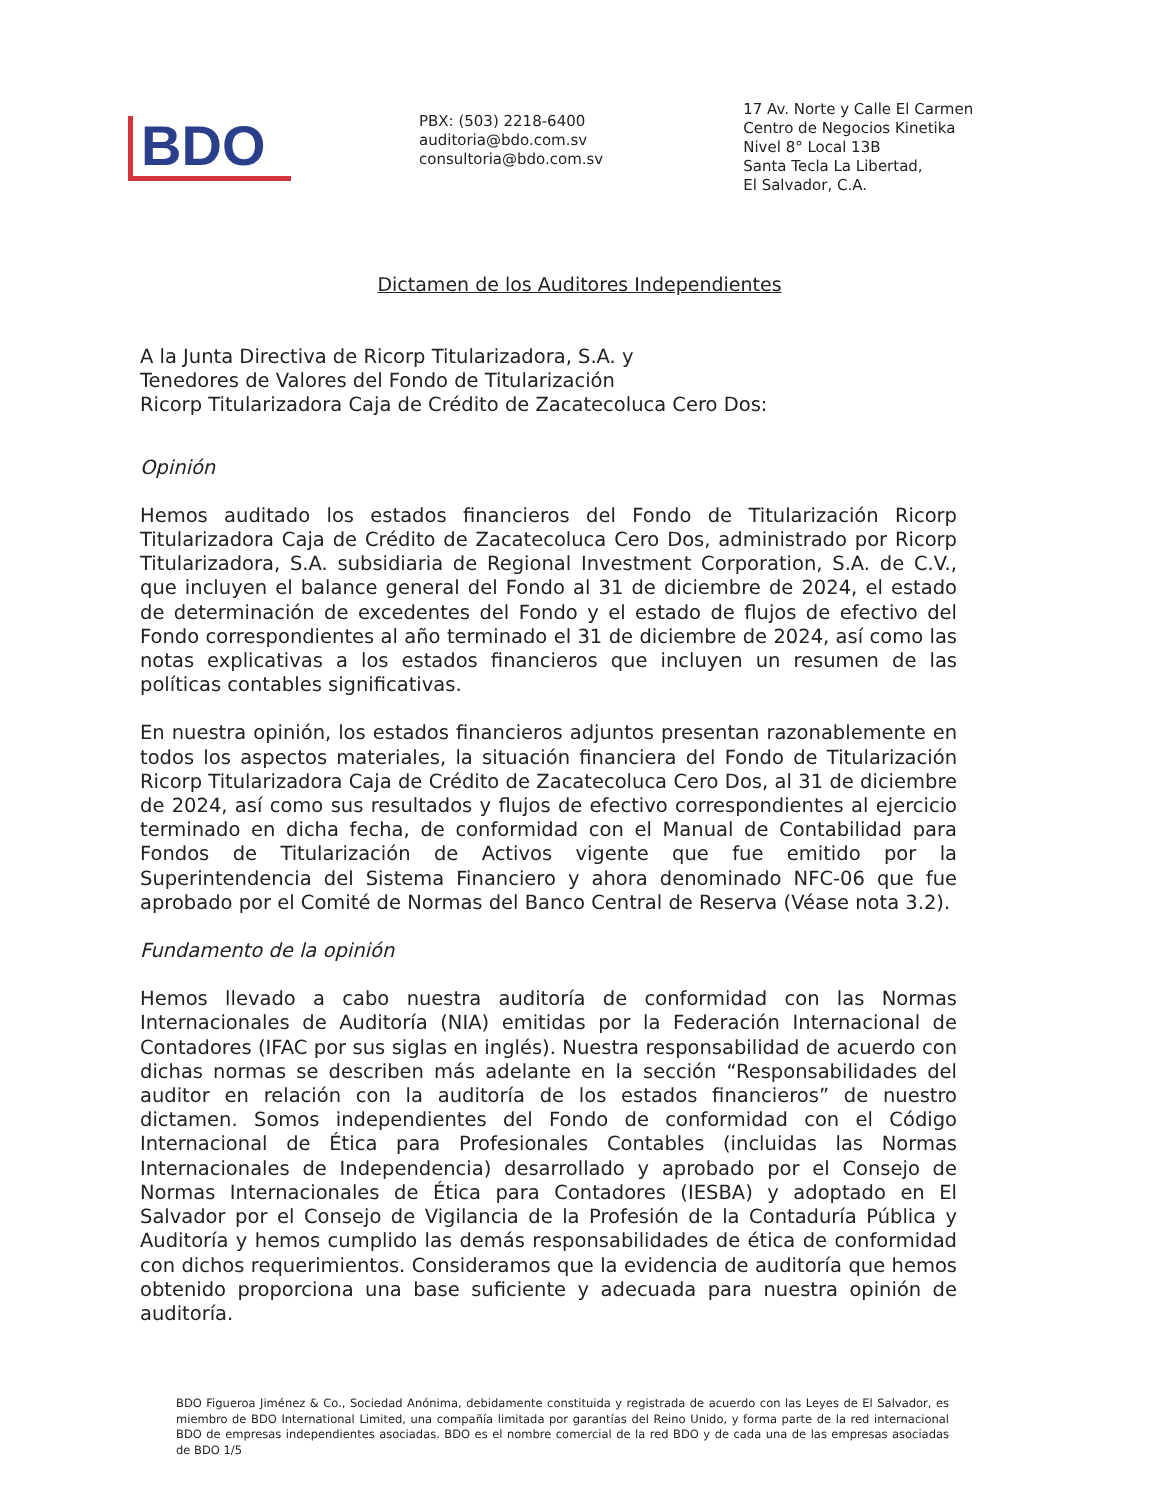BDO
PBX: (503) 2218-6400
auditoria@bdo.com.sv
consultoria@bdo.com.sv
17 Av. Norte y Calle El Carmen
Centro de Negocios Kinetika
Nivel 8° Local 13B
Santa Tecla La Libertad,
El Salvador, C.A.
Dictamen de los Auditores Independientes
A la Junta Directiva de Ricorp Titularizadora, S.A. y
Tenedores de Valores del Fondo de Titularización
Ricorp Titularizadora Caja de Crédito de Zacatecoluca Cero Dos:
Opinión
Hemos auditado los estados financieros del Fondo de Titularización Ricorp Titularizadora Caja de Crédito de Zacatecoluca Cero Dos, administrado por Ricorp Titularizadora, S.A. subsidiaria de Regional Investment Corporation, S.A. de C.V., que incluyen el balance general del Fondo al 31 de diciembre de 2024, el estado de determinación de excedentes del Fondo y el estado de flujos de efectivo del Fondo correspondientes al año terminado el 31 de diciembre de 2024, así como las notas explicativas a los estados financieros que incluyen un resumen de las políticas contables significativas.
En nuestra opinión, los estados financieros adjuntos presentan razonablemente en todos los aspectos materiales, la situación financiera del Fondo de Titularización Ricorp Titularizadora Caja de Crédito de Zacatecoluca Cero Dos, al 31 de diciembre de 2024, así como sus resultados y flujos de efectivo correspondientes al ejercicio terminado en dicha fecha, de conformidad con el Manual de Contabilidad para Fondos de Titularización de Activos vigente que fue emitido por la Superintendencia del Sistema Financiero y ahora denominado NFC-06 que fue aprobado por el Comité de Normas del Banco Central de Reserva (Véase nota 3.2).
Fundamento de la opinión
Hemos llevado a cabo nuestra auditoría de conformidad con las Normas Internacionales de Auditoría (NIA) emitidas por la Federación Internacional de Contadores (IFAC por sus siglas en inglés). Nuestra responsabilidad de acuerdo con dichas normas se describen más adelante en la sección “Responsabilidades del auditor en relación con la auditoría de los estados financieros” de nuestro dictamen. Somos independientes del Fondo de conformidad con el Código Internacional de Ética para Profesionales Contables (incluidas las Normas Internacionales de Independencia) desarrollado y aprobado por el Consejo de Normas Internacionales de Ética para Contadores (IESBA) y adoptado en El Salvador por el Consejo de Vigilancia de la Profesión de la Contaduría Pública y Auditoría y hemos cumplido las demás responsabilidades de ética de conformidad con dichos requerimientos. Consideramos que la evidencia de auditoría que hemos obtenido proporciona una base suficiente y adecuada para nuestra opinión de auditoría.
BDO Figueroa Jiménez & Co., Sociedad Anónima, debidamente constituida y registrada de acuerdo con las Leyes de El Salvador, es miembro de BDO International Limited, una compañía limitada por garantías del Reino Unido, y forma parte de la red internacional BDO de empresas independientes asociadas. BDO es el nombre comercial de la red BDO y de cada una de las empresas asociadas de BDO 1/5